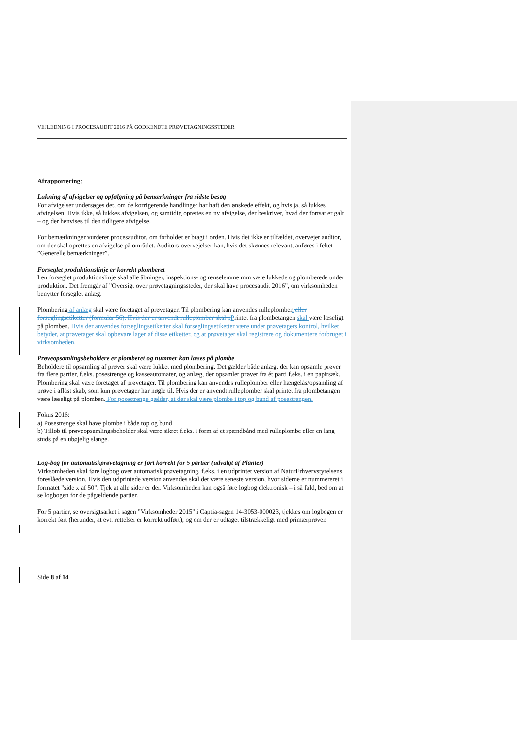VEJLEDNING I PROCESAUDIT 2016 PÅ GODKENDTE PRØVETAGNINGSSTEDER
Afrapportering:
Lukning af afvigelser og opfølgning på bemærkninger fra sidste besøg
For afvigelser undersøges det, om de korrigerende handlinger har haft den ønskede effekt, og hvis ja, så lukkes afvigelsen. Hvis ikke, så lukkes afvigelsen, og samtidig oprettes en ny afvigelse, der beskriver, hvad der fortsat er galt – og der henvises til den tidligere afvigelse.
For bemærkninger vurderer procesauditor, om forholdet er bragt i orden. Hvis det ikke er tilfældet, overvejer auditor, om der skal oprettes en afvigelse på området. Auditors overvejelser kan, hvis det skønnes relevant, anføres i feltet ”Generelle bemærkninger”.
Forseglet produktionslinje er korrekt plomberet
I en forseglet produktionslinje skal alle åbninger, inspektions- og renselemme mm være lukkede og plomberede under produktion. Det fremgår af ”Oversigt over prøvetagningssteder, der skal have procesaudit 2016”, om virksomheden benytter forseglet anlæg.
Plombering af anlæg skal være foretaget af prøvetager. Til plombering kan anvendes rulleplomber. eller forseglingsetiketter (formular 56). Hvis der er anvendt rulleplomber skal p Printet fra plombetangen skal være læseligt på plomben. Hvis der anvendes forseglingsetiketter skal forseglingsetiketter være under prøvetagers kontrol, hvilket betyder, at prøvetager skal opbevare lager af disse etiketter, og at prøvetager skal registrere og dokumentere forbruget i virksomheden.
Prøveopsamlingsbeholdere er plomberet og nummer kan læses på plombe
Beholdere til opsamling af prøver skal være lukket med plombering. Det gælder både anlæg, der kan opsamle prøver fra flere partier, f.eks. posestrenge og kasseautomater, og anlæg, der opsamler prøver fra ét parti f.eks. i en papirsæk. Plombering skal være foretaget af prøvetager. Til plombering kan anvendes rulleplomber eller hængelås/opsamling af prøve i aflåst skab, som kun prøvetager har nøgle til. Hvis der er anvendt rulleplomber skal printet fra plombetangen være læseligt på plomben. For posestrenge gælder, at der skal være plombe i top og bund af posestrengen.
Fokus 2016:
a) Posestrenge skal have plombe i både top og bund
b) Tilløb til prøveopsamlingsbeholder skal være sikret f.eks. i form af et spændbånd med rulleplombe eller en lang studs på en ubøjelig slange.
Log-bog for automatiskprøvetagning er ført korrekt for 5 partier (udvalgt af Planter)
Virksomheden skal føre logbog over automatisk prøvetagning, f.eks. i en udprintet version af NaturErhvervstyrelsens foreslåede version. Hvis den udprintede version anvendes skal det være seneste version, hvor siderne er nummereret i formatet ”side x af 50”. Tjek at alle sider er der. Virksomheden kan også føre logbog elektronisk – i så fald, bed om at se logbogen for de pågældende partier.
For 5 partier, se oversigtsarket i sagen ”Virksomheder 2015” i Captia-sagen 14-3053-000023, tjekkes om logbogen er korrekt ført (herunder, at evt. rettelser er korrekt udført), og om der er udtaget tilstrækkeligt med primærprøver.
Side 8 af 14